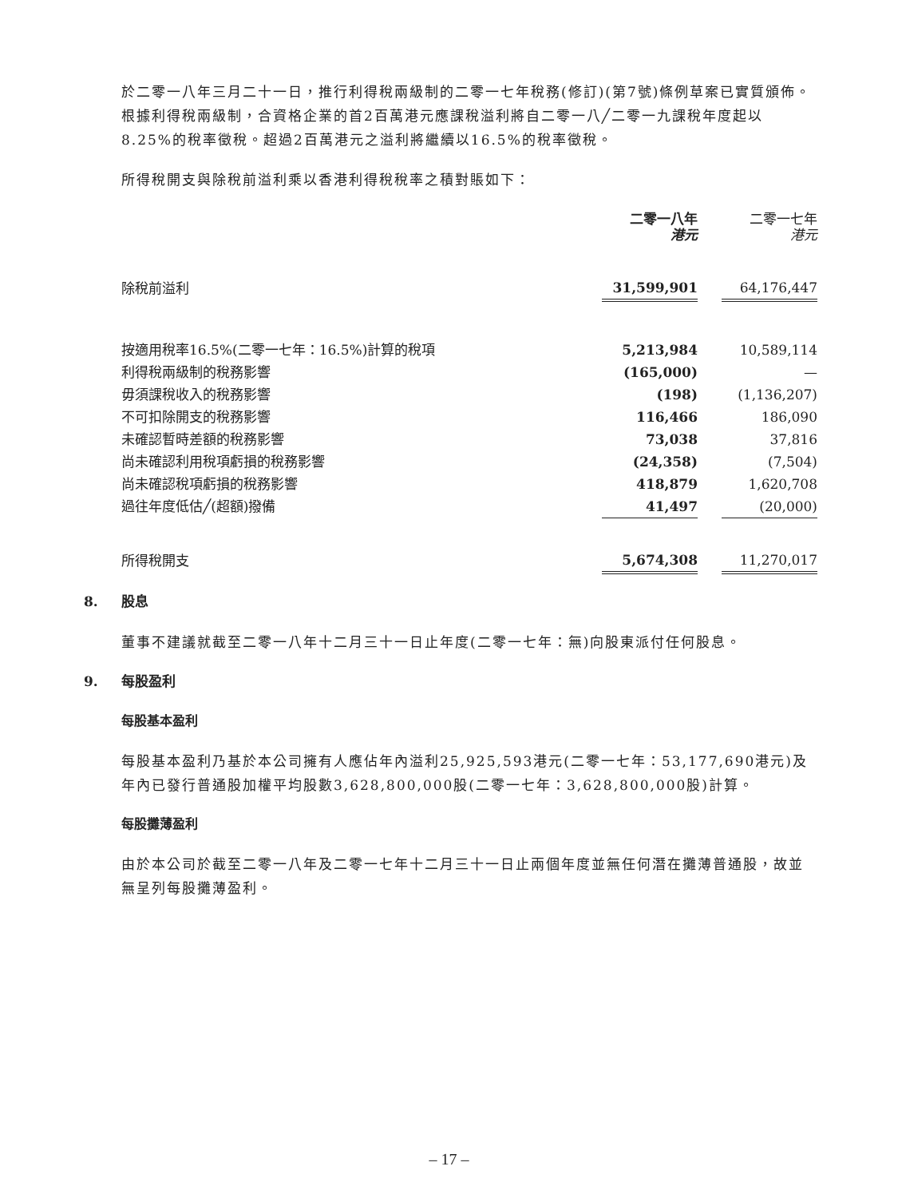於二零一八年三月二十一日，推行利得稅兩級制的二零一七年稅務(修訂)(第7號)條例草案已實質頒佈。根據利得稅兩級制，合資格企業的首2百萬港元應課稅溢利將自二零一八╱二零一九課稅年度起以8.25%的稅率徵稅。超過2百萬港元之溢利將繼續以16.5%的稅率徵稅。
所得稅開支與除稅前溢利乘以香港利得稅稅率之積對賬如下：
| | 二零一八年 港元 | | 二零一七年 港元 |
| 除稅前溢利 | 31,599,901 | | 64,176,447 |
| 按適用稅率16.5%(二零一七年：16.5%)計算的稅項 | 5,213,984 | | 10,589,114 |
| 利得稅兩級制的稅務影響 | (165,000) | | — |
| 毋須課稅收入的稅務影響 | (198) | | (1,136,207) |
| 不可扣除開支的稅務影響 | 116,466 | | 186,090 |
| 未確認暫時差額的稅務影響 | 73,038 | | 37,816 |
| 尚未確認利用稅項虧損的稅務影響 | (24,358) | | (7,504) |
| 尚未確認稅項虧損的稅務影響 | 418,879 | | 1,620,708 |
| 過往年度低估╱(超額)撥備 | 41,497 | | (20,000) |
| 所得稅開支 | 5,674,308 | | 11,270,017 |
8. 股息
董事不建議就截至二零一八年十二月三十一日止年度(二零一七年：無)向股東派付任何股息。
9. 每股盈利
每股基本盈利
每股基本盈利乃基於本公司擁有人應佔年內溢利25,925,593港元(二零一七年：53,177,690港元)及年內已發行普通股加權平均股數3,628,800,000股(二零一七年：3,628,800,000股)計算。
每股攤薄盈利
由於本公司於截至二零一八年及二零一七年十二月三十一日止兩個年度並無任何潛在攤薄普通股，故並無呈列每股攤薄盈利。
– 17 –